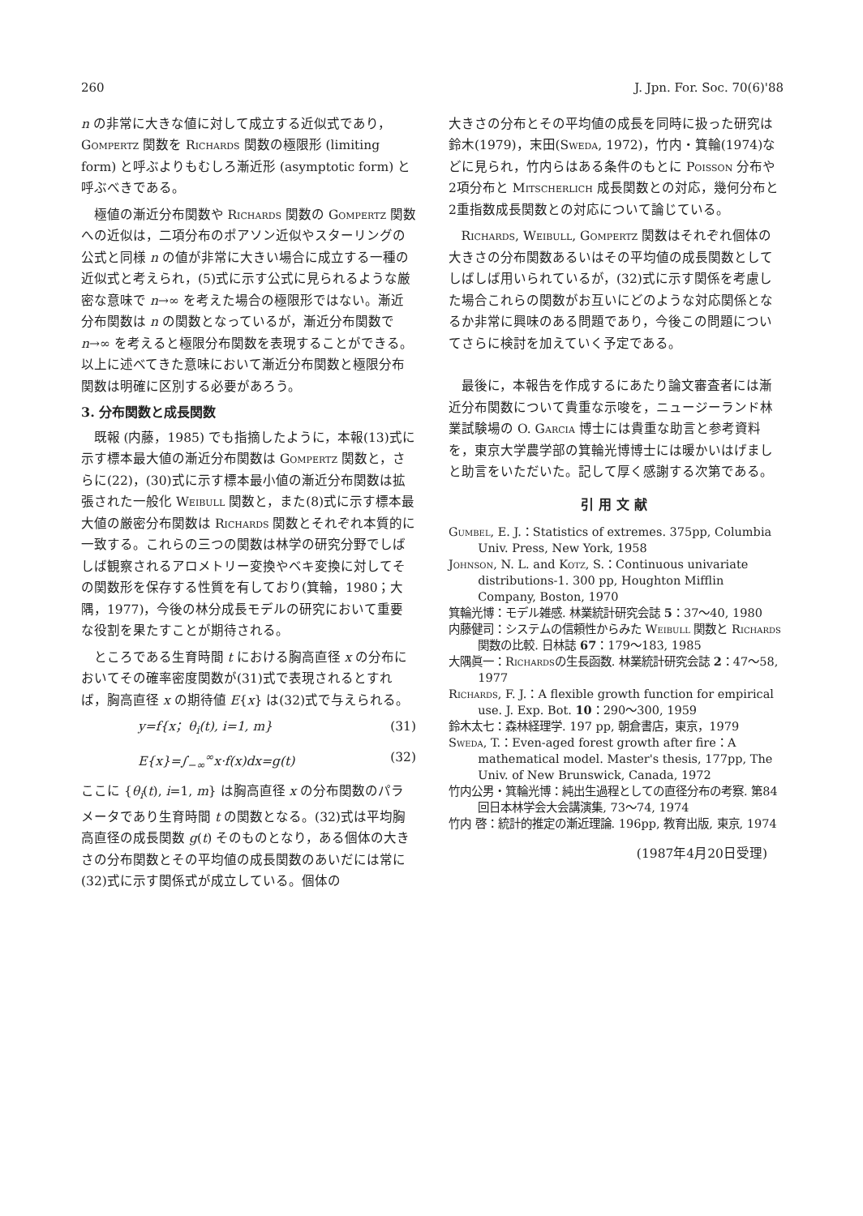260 J. Jpn. For. Soc. 70(6)'88
n の非常に大きな値に対して成立する近似式であり，Gompertz 関数を Richards 関数の極限形 (limiting form) と呼ぶよりもむしろ漸近形 (asymptotic form) と呼ぶべきである。
極値の漸近分布関数や Richards 関数の Gompertz 関数への近似は，二項分布のポアソン近似やスターリングの公式と同様 n の値が非常に大きい場合に成立する一種の近似式と考えられ，(5)式に示す公式に見られるような厳密な意味で n→∞ を考えた場合の極限形ではない。漸近分布関数は n の関数となっているが，漸近分布関数で n→∞ を考えると極限分布関数を表現することができる。以上に述べてきた意味において漸近分布関数と極限分布関数は明確に区別する必要があろう。
3. 分布関数と成長関数
既報 (内藤，1985) でも指摘したように，本報(13)式に示す標本最大値の漸近分布関数は Gompertz 関数と，さらに(22)，(30)式に示す標本最小値の漸近分布関数は拡張された一般化 Weibull 関数と，また(8)式に示す標本最大値の厳密分布関数は Richards 関数とそれぞれ本質的に一致する。これらの三つの関数は林学の研究分野でしばしば観察されるアロメトリー変換やベキ変換に対してその関数形を保存する性質を有しており(箕輪，1980；大隅，1977)，今後の林分成長モデルの研究において重要な役割を果たすことが期待される。
ところである生育時間 t における胸高直径 x の分布においてその確率密度関数が(31)式で表現されるとすれば，胸高直径 x の期待値 E{x} は(32)式で与えられる。
y=f{x；θ<sub>i</sub>(t), i=1, m} (31)
E{x}=∫<sub>−∞</sub><sup>∞</sup>x·f(x)dx=g(t) (32)
ここに {θ<sub>i</sub>(t), i=1, m} は胸高直径 x の分布関数のパラメータであり生育時間 t の関数となる。(32)式は平均胸高直径の成長関数 g(t) そのものとなり，ある個体の大きさの分布関数とその平均値の成長関数のあいだには常に(32)式に示す関係式が成立している。個体の
大きさの分布とその平均値の成長を同時に扱った研究は鈴木(1979)，末田(Sweda, 1972)，竹内・箕輪(1974)などに見られ，竹内らはある条件のもとに Poisson 分布や2項分布と Mitscherlich 成長関数との対応，幾何分布と2重指数成長関数との対応について論じている。
Richards, Weibull, Gompertz 関数はそれぞれ個体の大きさの分布関数あるいはその平均値の成長関数としてしばしば用いられているが，(32)式に示す関係を考慮した場合これらの関数がお互いにどのような対応関係となるか非常に興味のある問題であり，今後この問題についてさらに検討を加えていく予定である。
最後に，本報告を作成するにあたり論文審査者には漸近分布関数について貴重な示唆を，ニュージーランド林業試験場の O. Garcia 博士には貴重な助言と参考資料を，東京大学農学部の箕輪光博博士には暖かいはげましと助言をいただいた。記して厚く感謝する次第である。
引用文献
Gumbel, E. J.：Statistics of extremes. 375pp, Columbia Univ. Press, New York, 1958
Johnson, N. L. and Kotz, S.：Continuous univariate distributions-1. 300 pp, Houghton Mifflin Company, Boston, 1970
箕輪光博：モデル雑感. 林業統計研究会誌 5：37〜40, 1980
内藤健司：システムの信頼性からみた Weibull 関数と Richards関数の比較. 日林誌 67：179〜183, 1985
大隅眞一：Richardsの生長函数. 林業統計研究会誌 2：47〜58, 1977
Richards, F. J.：A flexible growth function for empirical use. J. Exp. Bot. 10：290〜300, 1959
鈴木太七：森林経理学. 197 pp, 朝倉書店，東京，1979
Sweda, T.：Even-aged forest growth after fire：A mathematical model. Master's thesis, 177pp, The Univ. of New Brunswick, Canada, 1972
竹内公男・箕輪光博：純出生過程としての直径分布の考察. 第84回日本林学会大会講演集, 73〜74, 1974
竹内 啓：統計的推定の漸近理論. 196pp, 教育出版, 東京, 1974
(1987年4月20日受理)